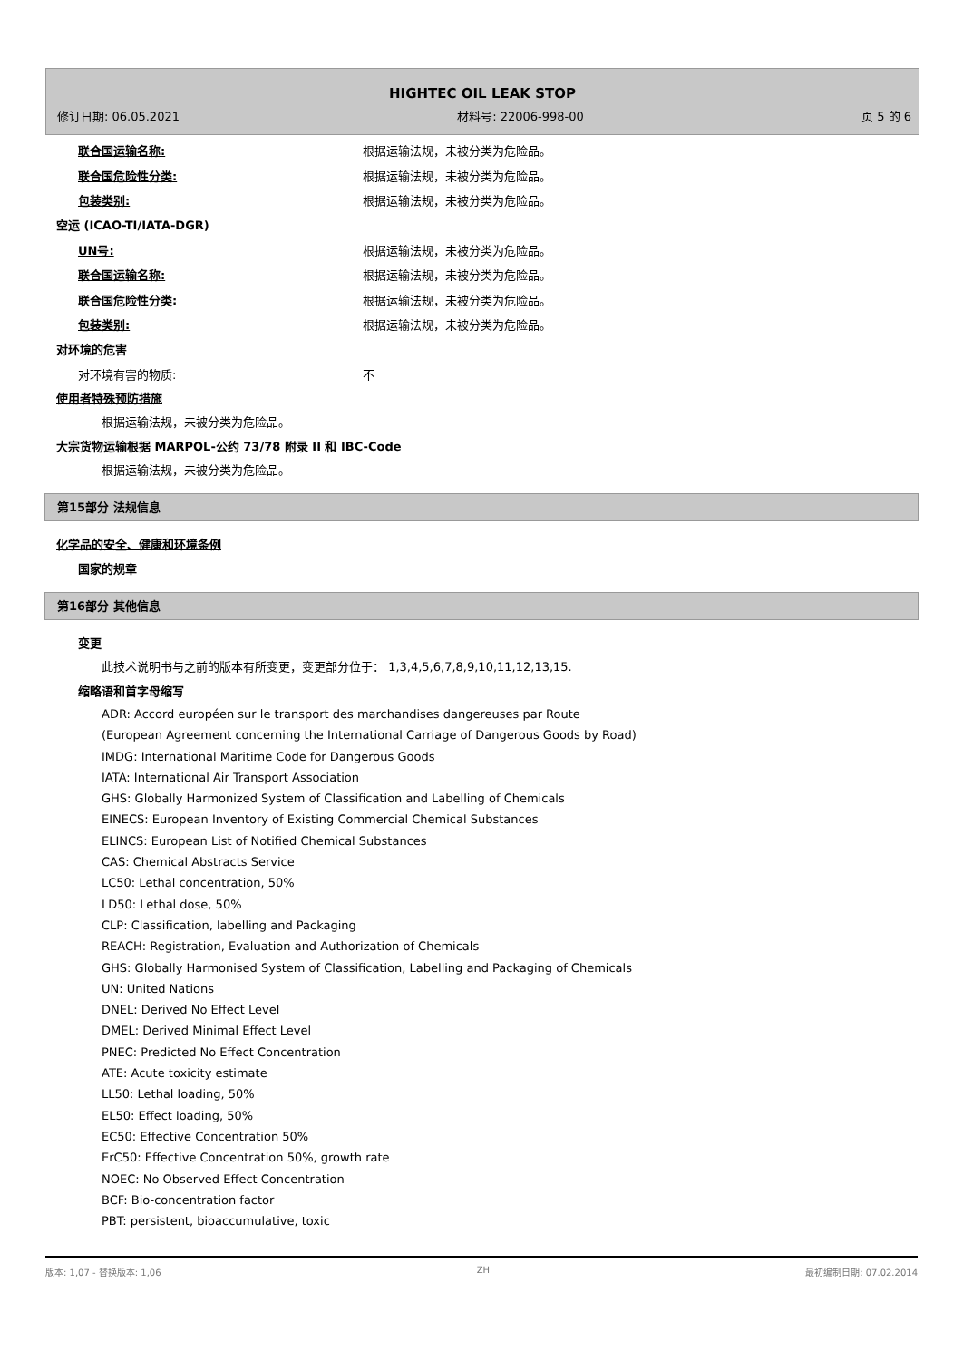HIGHTEC OIL LEAK STOP
修订日期: 06.05.2021 材料号: 22006-998-00 页 5 的 6
联合国运输名称: 根据运输法规，未被分类为危险品。
联合国危险性分类: 根据运输法规，未被分类为危险品。
包装类别: 根据运输法规，未被分类为危险品。
空运 (ICAO-TI/IATA-DGR)
UN号: 根据运输法规，未被分类为危险品。
联合国运输名称: 根据运输法规，未被分类为危险品。
联合国危险性分类: 根据运输法规，未被分类为危险品。
包装类别: 根据运输法规，未被分类为危险品。
对环境的危害
对环境有害的物质: 不
使用者特殊预防措施
根据运输法规，未被分类为危险品。
大宗货物运输根据 MARPOL-公约 73/78 附录 II 和 IBC-Code
根据运输法规，未被分类为危险品。
第15部分 法规信息
化学品的安全、健康和环境条例
国家的规章
第16部分 其他信息
变更
此技术说明书与之前的版本有所变更，变更部分位于： 1,3,4,5,6,7,8,9,10,11,12,13,15.
缩略语和首字母缩写
ADR: Accord européen sur le transport des marchandises dangereuses par Route
(European Agreement concerning the International Carriage of Dangerous Goods by Road)
IMDG: International Maritime Code for Dangerous Goods
IATA: International Air Transport Association
GHS: Globally Harmonized System of Classification and Labelling of Chemicals
EINECS: European Inventory of Existing Commercial Chemical Substances
ELINCS: European List of Notified Chemical Substances
CAS: Chemical Abstracts Service
LC50: Lethal concentration, 50%
LD50: Lethal dose, 50%
CLP: Classification, labelling and Packaging
REACH: Registration, Evaluation and Authorization of Chemicals
GHS: Globally Harmonised System of Classification, Labelling and Packaging of Chemicals
UN: United Nations
DNEL: Derived No Effect Level
DMEL: Derived Minimal Effect Level
PNEC: Predicted No Effect Concentration
ATE: Acute toxicity estimate
LL50: Lethal loading, 50%
EL50: Effect loading, 50%
EC50: Effective Concentration 50%
ErC50: Effective Concentration 50%, growth rate
NOEC: No Observed Effect Concentration
BCF: Bio-concentration factor
PBT: persistent, bioaccumulative, toxic
版本: 1,07 - 替换版本: 1,06 ZH 最初编制日期: 07.02.2014